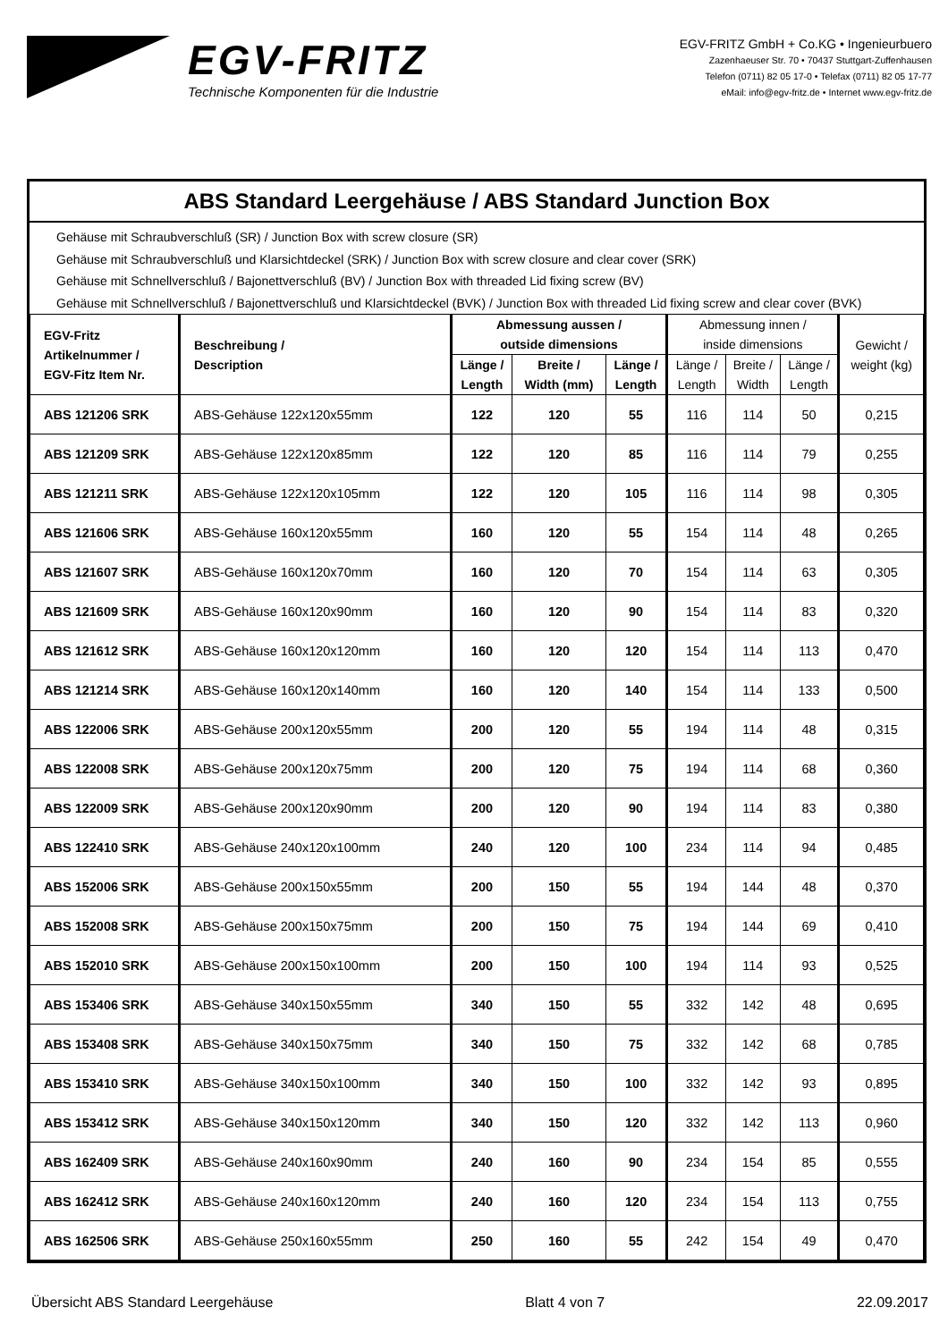EGV-FRITZ
Technische Komponenten für die Industrie
EGV-FRITZ GmbH + Co.KG • Ingenieurbuero
Zazenhaeuser Str. 70 • 70437 Stuttgart-Zuffenhausen
Telefon (0711) 82 05 17-0 • Telefax (0711) 82 05 17-77
eMail: info@egv-fritz.de • Internet www.egv-fritz.de
ABS Standard Leergehäuse / ABS Standard Junction Box
Gehäuse mit Schraubverschluß (SR) / Junction Box with screw closure (SR)
Gehäuse mit Schraubverschluß und Klarsichtdeckel (SRK) / Junction Box with screw closure and clear cover (SRK)
Gehäuse mit Schnellverschluß / Bajonettverschluß (BV) / Junction Box with threaded Lid fixing screw (BV)
Gehäuse mit Schnellverschluß / Bajonettverschluß und Klarsichtdeckel (BVK) / Junction Box with threaded Lid fixing screw and clear cover (BVK)
| EGV-Fritz Artikelnummer / EGV-Fitz Item Nr. | Beschreibung / Description | Abmessung aussen / outside dimensions | | | Abmessung innen / inside dimensions | | | Gewicht / weight (kg) |
| --- | --- | --- | --- | --- | --- | --- | --- | --- |
| | | Länge / Length | Breite / Width (mm) | Länge / Length | Länge / Length | Breite / Width | Länge / Length | |
| ABS 121206 SRK | ABS-Gehäuse 122x120x55mm | 122 | 120 | 55 | 116 | 114 | 50 | 0,215 |
| ABS 121209 SRK | ABS-Gehäuse 122x120x85mm | 122 | 120 | 85 | 116 | 114 | 79 | 0,255 |
| ABS 121211 SRK | ABS-Gehäuse 122x120x105mm | 122 | 120 | 105 | 116 | 114 | 98 | 0,305 |
| ABS 121606 SRK | ABS-Gehäuse 160x120x55mm | 160 | 120 | 55 | 154 | 114 | 48 | 0,265 |
| ABS 121607 SRK | ABS-Gehäuse 160x120x70mm | 160 | 120 | 70 | 154 | 114 | 63 | 0,305 |
| ABS 121609 SRK | ABS-Gehäuse 160x120x90mm | 160 | 120 | 90 | 154 | 114 | 83 | 0,320 |
| ABS 121612 SRK | ABS-Gehäuse 160x120x120mm | 160 | 120 | 120 | 154 | 114 | 113 | 0,470 |
| ABS 121214 SRK | ABS-Gehäuse 160x120x140mm | 160 | 120 | 140 | 154 | 114 | 133 | 0,500 |
| ABS 122006 SRK | ABS-Gehäuse 200x120x55mm | 200 | 120 | 55 | 194 | 114 | 48 | 0,315 |
| ABS 122008 SRK | ABS-Gehäuse 200x120x75mm | 200 | 120 | 75 | 194 | 114 | 68 | 0,360 |
| ABS 122009 SRK | ABS-Gehäuse 200x120x90mm | 200 | 120 | 90 | 194 | 114 | 83 | 0,380 |
| ABS 122410 SRK | ABS-Gehäuse 240x120x100mm | 240 | 120 | 100 | 234 | 114 | 94 | 0,485 |
| ABS 152006 SRK | ABS-Gehäuse 200x150x55mm | 200 | 150 | 55 | 194 | 144 | 48 | 0,370 |
| ABS 152008 SRK | ABS-Gehäuse 200x150x75mm | 200 | 150 | 75 | 194 | 144 | 69 | 0,410 |
| ABS 152010 SRK | ABS-Gehäuse 200x150x100mm | 200 | 150 | 100 | 194 | 114 | 93 | 0,525 |
| ABS 153406 SRK | ABS-Gehäuse 340x150x55mm | 340 | 150 | 55 | 332 | 142 | 48 | 0,695 |
| ABS 153408 SRK | ABS-Gehäuse 340x150x75mm | 340 | 150 | 75 | 332 | 142 | 68 | 0,785 |
| ABS 153410 SRK | ABS-Gehäuse 340x150x100mm | 340 | 150 | 100 | 332 | 142 | 93 | 0,895 |
| ABS 153412 SRK | ABS-Gehäuse 340x150x120mm | 340 | 150 | 120 | 332 | 142 | 113 | 0,960 |
| ABS 162409 SRK | ABS-Gehäuse 240x160x90mm | 240 | 160 | 90 | 234 | 154 | 85 | 0,555 |
| ABS 162412 SRK | ABS-Gehäuse 240x160x120mm | 240 | 160 | 120 | 234 | 154 | 113 | 0,755 |
| ABS 162506 SRK | ABS-Gehäuse 250x160x55mm | 250 | 160 | 55 | 242 | 154 | 49 | 0,470 |
Übersicht ABS Standard Leergehäuse Blatt 4 von 7 22.09.2017